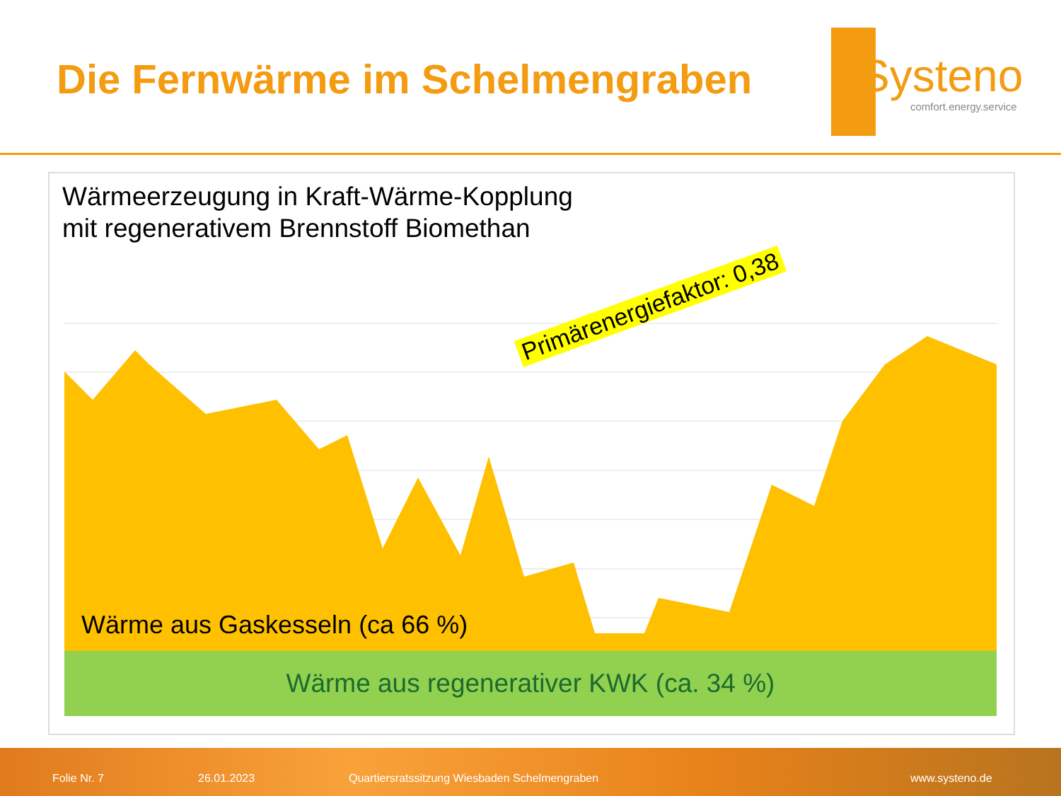Die Fernwärme im Schelmengraben
Systeno comfort.energy.service
Wärmeerzeugung in Kraft-Wärme-Kopplung
mit regenerativem Brennstoff Biomethan
Wärme aus Gaskesseln (ca 66 %)
Wärme aus regenerativer KWK (ca. 34 %)
Primärenergiefaktor: 0,38
Folie Nr. 7 26.01.2023 Quartiersratssitzung Wiesbaden Schelmengraben www.systeno.de